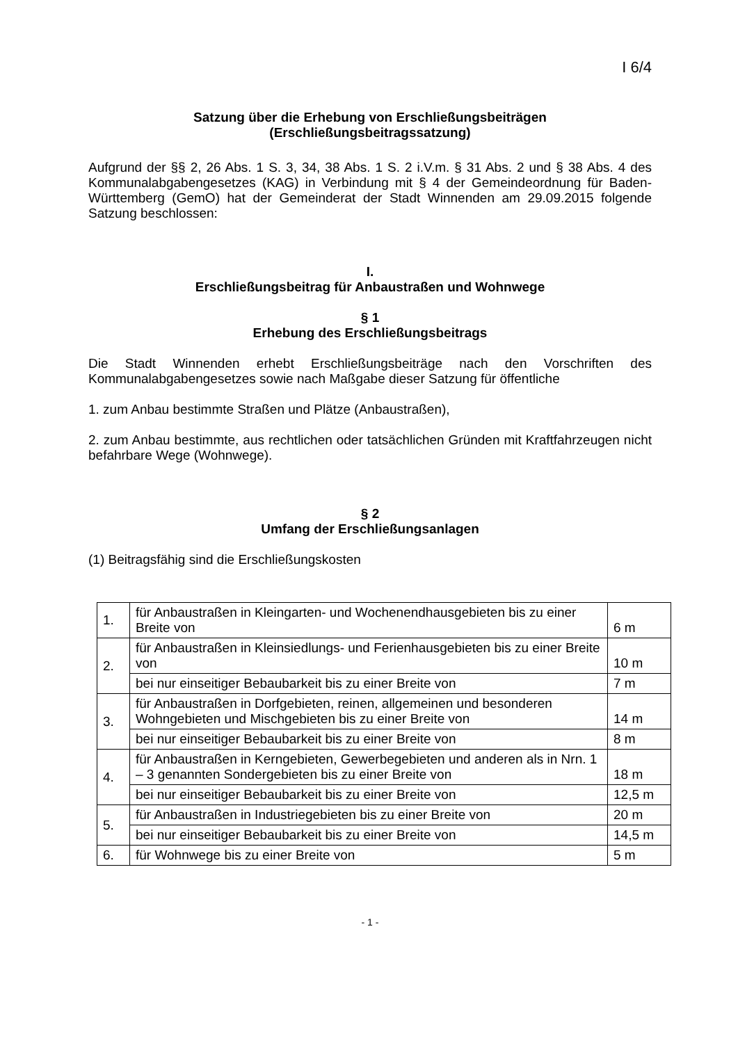I 6/4
Satzung über die Erhebung von Erschließungsbeiträgen
(Erschließungsbeitragssatzung)
Aufgrund der §§ 2, 26 Abs. 1 S. 3, 34, 38 Abs. 1 S. 2 i.V.m. § 31 Abs. 2 und § 38 Abs. 4 des Kommunalabgabengesetzes (KAG) in Verbindung mit § 4 der Gemeinde­ordnung für Baden-Württemberg (GemO) hat der Gemeinderat der Stadt Winnenden am 29.09.2015 folgende Satzung beschlossen:
I.
Erschließungsbeitrag für Anbaustraßen und Wohnwege
§ 1
Erhebung des Erschließungsbeitrags
Die Stadt Winnenden erhebt Erschließungsbeiträge nach den Vorschriften des Kommunalabgabengesetzes sowie nach Maßgabe dieser Satzung für öffentliche
1. zum Anbau bestimmte Straßen und Plätze (Anbaustraßen),
2. zum Anbau bestimmte, aus rechtlichen oder tatsächlichen Gründen mit Kraftfahr­zeugen nicht befahrbare Wege (Wohnwege).
§ 2
Umfang der Erschließungsanlagen
(1) Beitragsfähig sind die Erschließungskosten
| 1. | für Anbaustraßen in Kleingarten- und Wochenendhausgebieten bis zu einer Breite von | 6 m |
| 2. | für Anbaustraßen in Kleinsiedlungs- und Ferienhausgebieten bis zu einer Breite von | 10 m |
| | bei nur einseitiger Bebaubarkeit bis zu einer Breite von | 7 m |
| 3. | für Anbaustraßen in Dorfgebieten, reinen, allgemeinen und besonde­ren Wohngebieten und Mischgebieten bis zu einer Breite von | 14 m |
| | bei nur einseitiger Bebaubarkeit bis zu einer Breite von | 8 m |
| 4. | für Anbaustraßen in Kerngebieten, Gewerbegebieten und anderen als in Nrn. 1 – 3 genannten Sondergebieten bis zu einer Breite von | 18 m |
| | bei nur einseitiger Bebaubarkeit bis zu einer Breite von | 12,5 m |
| 5. | für Anbaustraßen in Industriegebieten bis zu einer Breite von | 20 m |
| | bei nur einseitiger Bebaubarkeit bis zu einer Breite von | 14,5 m |
| 6. | für Wohnwege bis zu einer Breite von | 5 m |
- 1 -